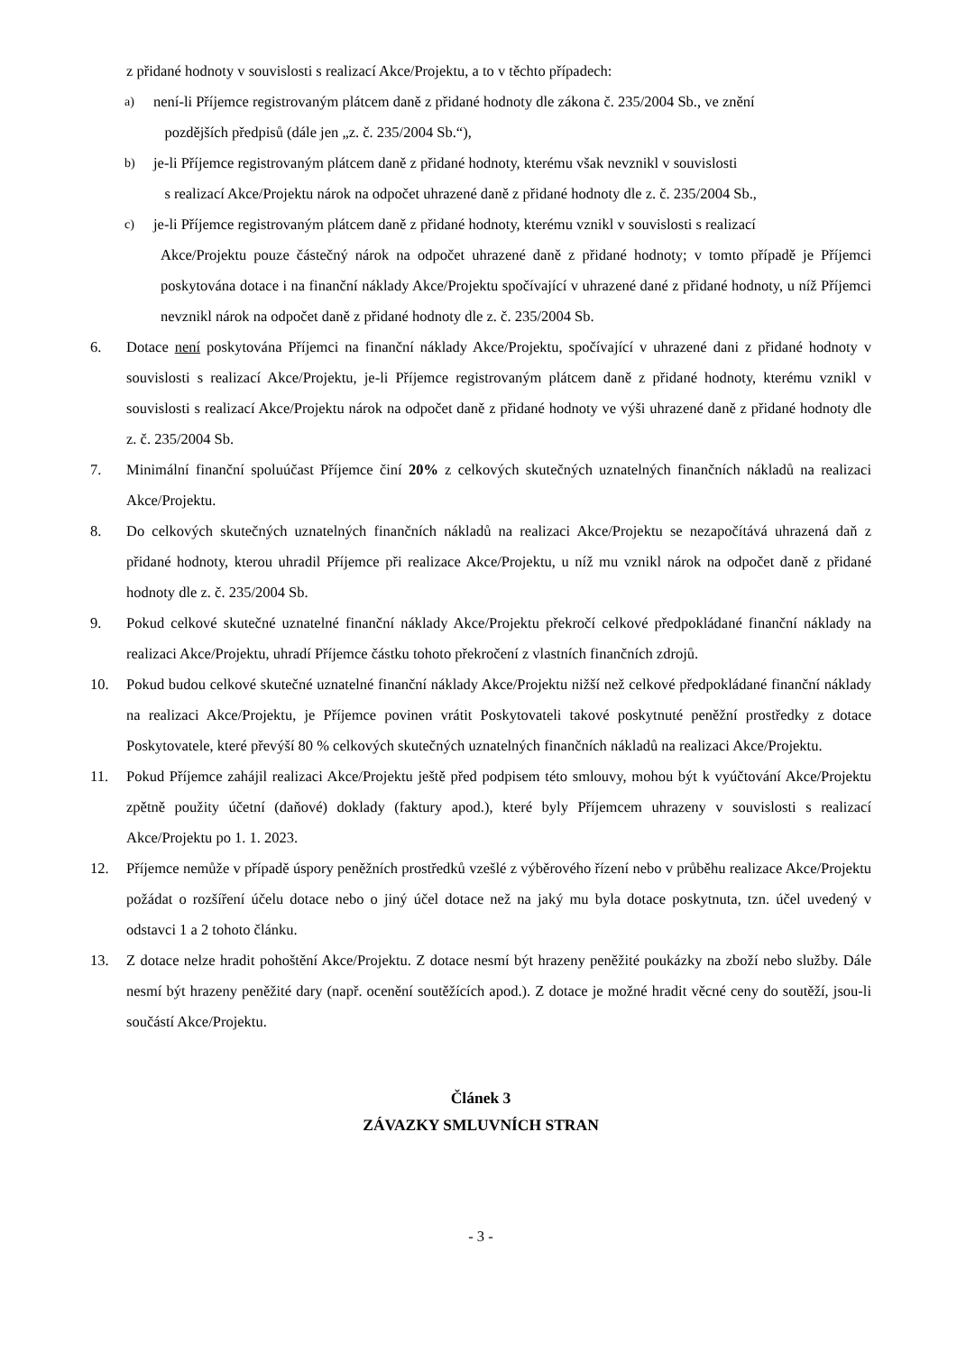z přidané hodnoty v souvislosti s realizací Akce/Projektu, a to v těchto případech:
a)
není-li Příjemce registrovaným plátcem daně z přidané hodnoty dle zákona č. 235/2004 Sb., ve znění
pozdějších předpisů (dále jen „z. č. 235/2004 Sb.“),
b)
je-li Příjemce registrovaným plátcem daně z přidané hodnoty, kterému však nevznikl v souvislosti
s realizací Akce/Projektu nárok na odpočet uhrazené daně z přidané hodnoty dle z. č. 235/2004 Sb.,
c)
je-li Příjemce registrovaným plátcem daně z přidané hodnoty, kterému vznikl v souvislosti s realizací
Akce/Projektu pouze částečný nárok na odpočet uhrazené daně z přidané hodnoty; v tomto případě je Příjemci poskytována dotace i na finanční náklady Akce/Projektu spočívající v uhrazené dané z přidané hodnoty, u níž Příjemci nevznikl nárok na odpočet daně z přidané hodnoty dle z. č. 235/2004 Sb.
6. Dotace není poskytována Příjemci na finanční náklady Akce/Projektu, spočívající v uhrazené dani z přidané hodnoty v souvislosti s realizací Akce/Projektu, je-li Příjemce registrovaným plátcem daně z přidané hodnoty, kterému vznikl v souvislosti s realizací Akce/Projektu nárok na odpočet daně z přidané hodnoty ve výši uhrazené daně z přidané hodnoty dle z. č. 235/2004 Sb.
7. Minimální finanční spoluúčast Příjemce činí 20% z celkových skutečných uznatelných finančních nákladů na realizaci Akce/Projektu.
8. Do celkových skutečných uznatelných finančních nákladů na realizaci Akce/Projektu se nezapočítává uhrazená daň z přidané hodnoty, kterou uhradil Příjemce při realizace Akce/Projektu, u níž mu vznikl nárok na odpočet daně z přidané hodnoty dle z. č. 235/2004 Sb.
9. Pokud celkové skutečné uznatelné finanční náklady Akce/Projektu překročí celkové předpokládané finanční náklady na realizaci Akce/Projektu, uhradí Příjemce částku tohoto překročení z vlastních finančních zdrojů.
10. Pokud budou celkové skutečné uznatelné finanční náklady Akce/Projektu nižší než celkové předpokládané finanční náklady na realizaci Akce/Projektu, je Příjemce povinen vrátit Poskytovateli takové poskytnuté peněžní prostředky z dotace Poskytovatele, které převýší 80 % celkových skutečných uznatelných finančních nákladů na realizaci Akce/Projektu.
11. Pokud Příjemce zahájil realizaci Akce/Projektu ještě před podpisem této smlouvy, mohou být k vyúčtování Akce/Projektu zpětně použity účetní (daňové) doklady (faktury apod.), které byly Příjemcem uhrazeny v souvislosti s realizací Akce/Projektu po 1. 1. 2023.
12. Příjemce nemůže v případě úspory peněžních prostředků vzešlé z výběrového řízení nebo v průběhu realizace Akce/Projektu požádat o rozšíření účelu dotace nebo o jiný účel dotace než na jaký mu byla dotace poskytnuta, tzn. účel uvedený v odstavci 1 a 2 tohoto článku.
13. Z dotace nelze hradit pohoštění Akce/Projektu. Z dotace nesmí být hrazeny peněžité poukázky na zboží nebo služby. Dále nesmí být hrazeny peněžité dary (např. ocenění soutěžících apod.). Z dotace je možné hradit věcné ceny do soutěží, jsou-li součástí Akce/Projektu.
Článek 3
ZÁVAZKY SMLUVNÍCH STRAN
- 3 -